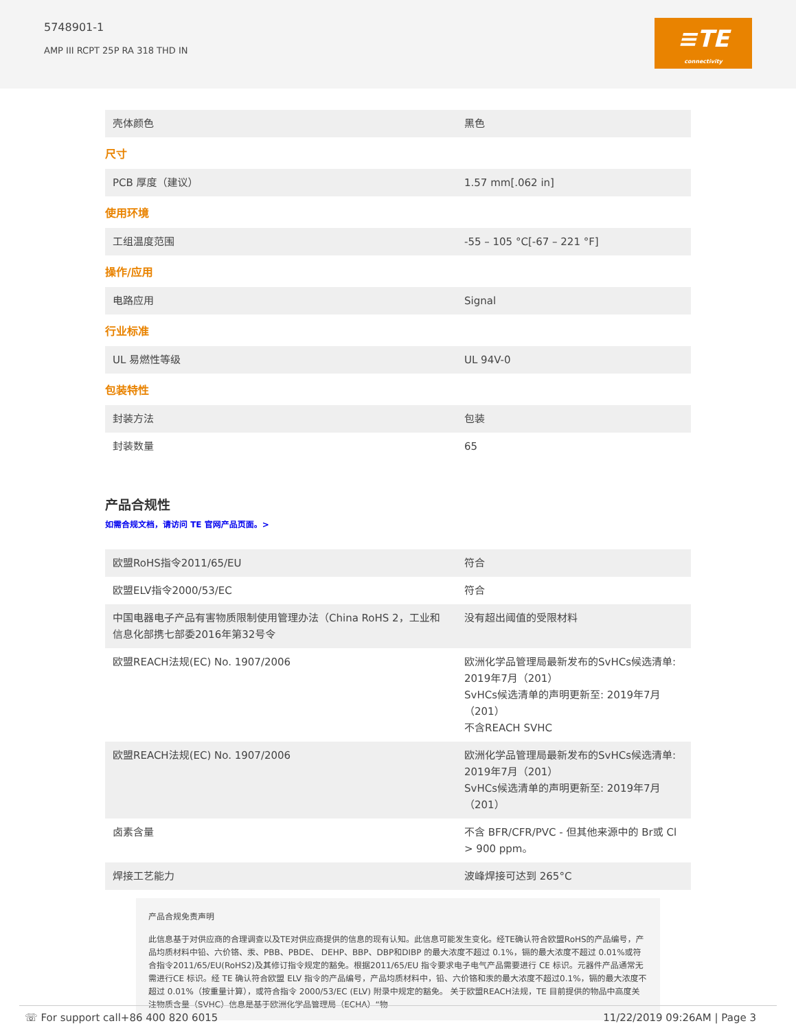5748901-1
AMP III RCPT 25P RA 318 THD IN
≡TE
connectivity
| 壳体颜色 | 黑色 |
尺寸
| PCB 厚度（建议） | 1.57 mm[.062 in] |
使用环境
| 工组温度范围 | -55 – 105 °C[-67 – 221 °F] |
操作/应用
| 电路应用 | Signal |
行业标准
| UL 易燃性等级 | UL 94V-0 |
包装特性
| 封装方法 | 包装 |
| 封装数量 | 65 |
产品合规性
如需合规文档，请访问 TE 官网产品页面。>
| 欧盟RoHS指令2011/65/EU | 符合 |
| 欧盟ELV指令2000/53/EC | 符合 |
| 中国电器电子产品有害物质限制使用管理办法（China RoHS 2，工业和信息化部携七部委2016年第32号令 | 没有超出阈值的受限材料 |
| 欧盟REACH法规(EC) No. 1907/2006 | 欧洲化学品管理局最新发布的SvHCs候选清单: 2019年7月（201） SvHCs候选清单的声明更新至: 2019年7月（201） 不含REACH SVHC |
| 欧盟REACH法规(EC) No. 1907/2006 | 欧洲化学品管理局最新发布的SvHCs候选清单: 2019年7月（201） SvHCs候选清单的声明更新至: 2019年7月（201） |
| 卤素含量 | 不含 BFR/CFR/PVC - 但其他来源中的 Br或 Cl > 900 ppm。 |
| 焊接工艺能力 | 波峰焊接可达到 265°C |
产品合规免责声明
此信息基于对供应商的合理调查以及TE对供应商提供的信息的现有认知。此信息可能发生变化。经TE确认符合欧盟RoHS的产品编号，产品均质材料中铅、六价铬、汞、PBB、PBDE、 DEHP、BBP、DBP和DIBP 的最大浓度不超过 0.1%，镉的最大浓度不超过 0.01%或符合指令2011/65/EU(RoHS2)及其修订指令规定的豁免。根据2011/65/EU 指令要求电子电气产品需要进行 CE 标识。元器件产品通常无需进行CE 标识。经 TE 确认符合欧盟 ELV 指令的产品编号，产品均质材料中，铅、六价铬和汞的最大浓度不超过0.1%，镉的最大浓度不超过 0.01%（按重量计算），或符合指令 2000/53/EC (ELV) 附录中规定的豁免。 关于欧盟REACH法规，TE 目前提供的物品中高度关注物质含量（SVHC）信息是基于欧洲化学品管理局（ECHA）“物
☏ For support call+86 400 820 6015 11/22/2019 09:26AM | Page 3